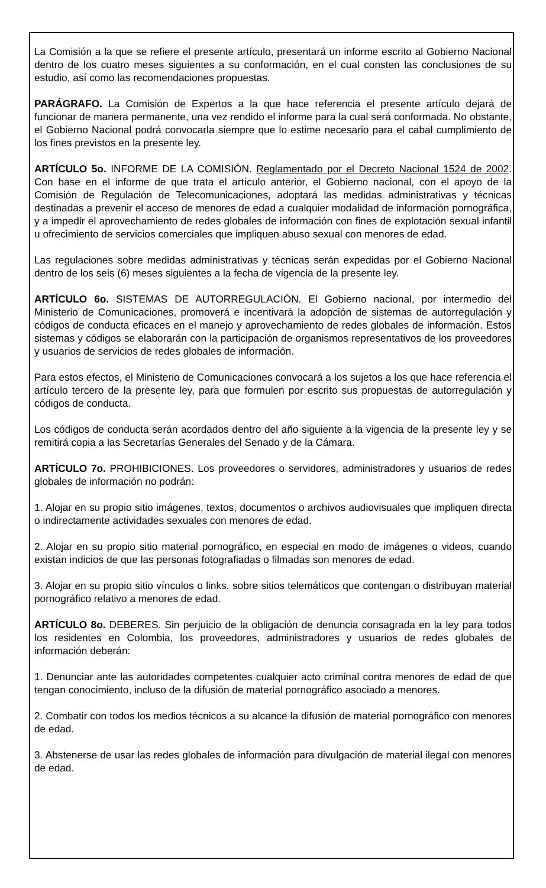La Comisión a la que se refiere el presente artículo, presentará un informe escrito al Gobierno Nacional dentro de los cuatro meses siguientes a su conformación, en el cual consten las conclusiones de su estudio, así como las recomendaciones propuestas.
PARÁGRAFO. La Comisión de Expertos a la que hace referencia el presente artículo dejará de funcionar de manera permanente, una vez rendido el informe para la cual será conformada. No obstante, el Gobierno Nacional podrá convocarla siempre que lo estime necesario para el cabal cumplimiento de los fines previstos en la presente ley.
ARTÍCULO 5o. INFORME DE LA COMISIÓN. Reglamentado por el Decreto Nacional 1524 de 2002. Con base en el informe de que trata el artículo anterior, el Gobierno nacional, con el apoyo de la Comisión de Regulación de Telecomunicaciones, adoptará las medidas administrativas y técnicas destinadas a prevenir el acceso de menores de edad a cualquier modalidad de información pornográfica, y a impedir el aprovechamiento de redes globales de información con fines de explotación sexual infantil u ofrecimiento de servicios comerciales que impliquen abuso sexual con menores de edad.
Las regulaciones sobre medidas administrativas y técnicas serán expedidas por el Gobierno Nacional dentro de los seis (6) meses siguientes a la fecha de vigencia de la presente ley.
ARTÍCULO 6o. SISTEMAS DE AUTORREGULACIÓN. El Gobierno nacional, por intermedio del Ministerio de Comunicaciones, promoverá e incentivará la adopción de sistemas de autorregulación y códigos de conducta eficaces en el manejo y aprovechamiento de redes globales de información. Estos sistemas y códigos se elaborarán con la participación de organismos representativos de los proveedores y usuarios de servicios de redes globales de información.
Para estos efectos, el Ministerio de Comunicaciones convocará a los sujetos a los que hace referencia el artículo tercero de la presente ley, para que formulen por escrito sus propuestas de autorregulación y códigos de conducta.
Los códigos de conducta serán acordados dentro del año siguiente a la vigencia de la presente ley y se remitirá copia a las Secretarías Generales del Senado y de la Cámara.
ARTÍCULO 7o. PROHIBICIONES. Los proveedores o servidores, administradores y usuarios de redes globales de información no podrán:
1. Alojar en su propio sitio imágenes, textos, documentos o archivos audiovisuales que impliquen directa o indirectamente actividades sexuales con menores de edad.
2. Alojar en su propio sitio material pornográfico, en especial en modo de imágenes o videos, cuando existan indicios de que las personas fotografiadas o filmadas son menores de edad.
3. Alojar en su propio sitio vínculos o links, sobre sitios telemáticos que contengan o distribuyan material pornográfico relativo a menores de edad.
ARTÍCULO 8o. DEBERES. Sin perjuicio de la obligación de denuncia consagrada en la ley para todos los residentes en Colombia, los proveedores, administradores y usuarios de redes globales de información deberán:
1. Denunciar ante las autoridades competentes cualquier acto criminal contra menores de edad de que tengan conocimiento, incluso de la difusión de material pornográfico asociado a menores.
2. Combatir con todos los medios técnicos a su alcance la difusión de material pornográfico con menores de edad.
3. Abstenerse de usar las redes globales de información para divulgación de material ilegal con menores de edad.